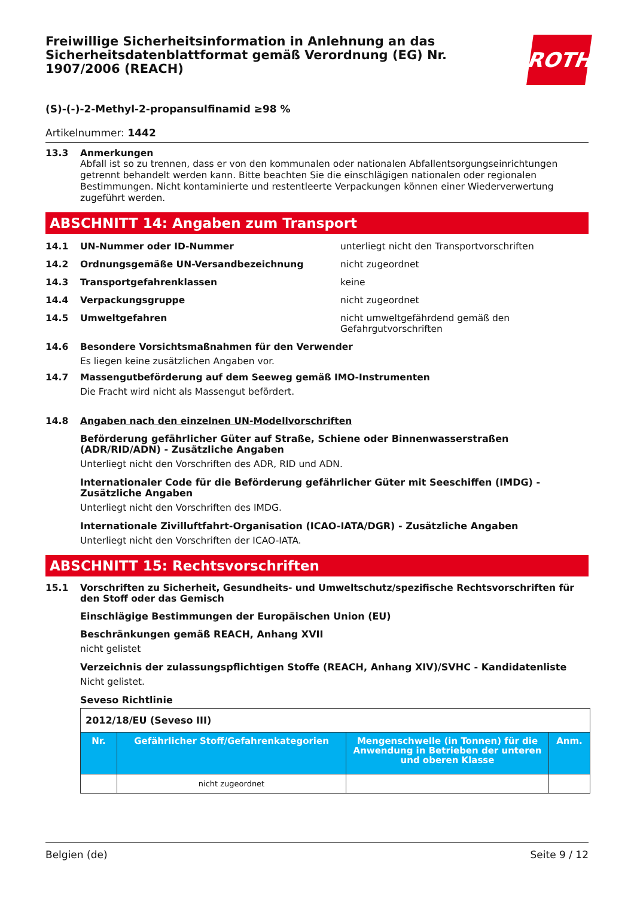Freiwillige Sicherheitsinformation in Anlehnung an das Sicherheitsdatenblattformat gemäß Verordnung (EG) Nr. 1907/2006 (REACH)
ROTH
(S)-(-)-2-Methyl-2-propansulfinamid ≥98 %
Artikelnummer: 1442
13.3 Anmerkungen
Abfall ist so zu trennen, dass er von den kommunalen oder nationalen Abfallentsorgungseinrichtungen getrennt behandelt werden kann. Bitte beachten Sie die einschlägigen nationalen oder regionalen Bestimmungen. Nicht kontaminierte und restentleerte Verpackungen können einer Wiederverwertung zugeführt werden.
ABSCHNITT 14: Angaben zum Transport
14.1 UN-Nummer oder ID-Nummer unterliegt nicht den Transportvorschriften
14.2 Ordnungsgemäße UN-Versandbezeichnung nicht zugeordnet
14.3 Transportgefahrenklassen keine
14.4 Verpackungsgruppe nicht zugeordnet
14.5 Umweltgefahren nicht umweltgefährdend gemäß den Gefahrgutvorschriften
14.6 Besondere Vorsichtsmaßnahmen für den Verwender
Es liegen keine zusätzlichen Angaben vor.
14.7 Massengutbeförderung auf dem Seeweg gemäß IMO-Instrumenten
Die Fracht wird nicht als Massengut befördert.
14.8 Angaben nach den einzelnen UN-Modellvorschriften
Beförderung gefährlicher Güter auf Straße, Schiene oder Binnenwasserstraßen (ADR/RID/ADN) - Zusätzliche Angaben
Unterliegt nicht den Vorschriften des ADR, RID und ADN.
Internationaler Code für die Beförderung gefährlicher Güter mit Seeschiffen (IMDG) - Zusätzliche Angaben
Unterliegt nicht den Vorschriften des IMDG.
Internationale Zivilluftfahrt-Organisation (ICAO-IATA/DGR) - Zusätzliche Angaben
Unterliegt nicht den Vorschriften der ICAO-IATA.
ABSCHNITT 15: Rechtsvorschriften
15.1 Vorschriften zu Sicherheit, Gesundheits- und Umweltschutz/spezifische Rechtsvorschriften für den Stoff oder das Gemisch
Einschlägige Bestimmungen der Europäischen Union (EU)
Beschränkungen gemäß REACH, Anhang XVII
nicht gelistet
Verzeichnis der zulassungspflichtigen Stoffe (REACH, Anhang XIV)/SVHC - Kandidatenliste
Nicht gelistet.
Seveso Richtlinie
| 2012/18/EU (Seveso III) | | | |
| Nr. | Gefährlicher Stoff/Gefahrenkategorien | Mengenschwelle (in Tonnen) für die Anwendung in Betrieben der unteren und oberen Klasse | Anm. |
| | nicht zugeordnet | | |
Belgien (de) Seite 9 / 12